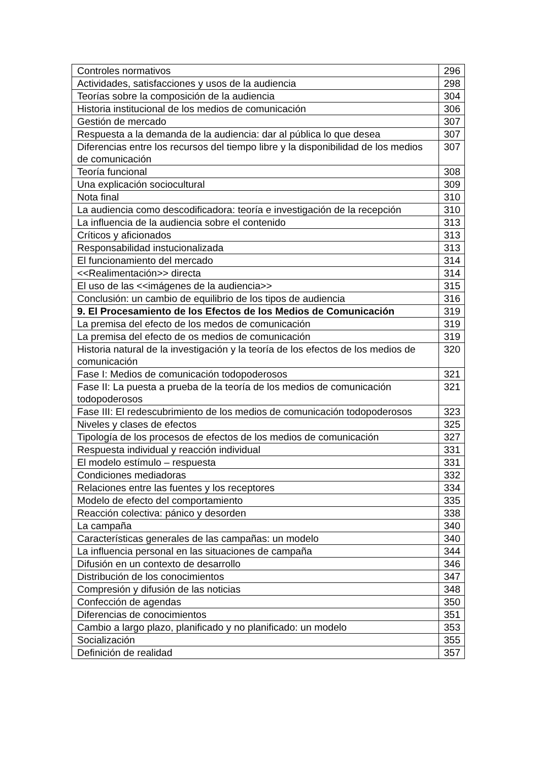| Controles normativos | 296 |
| Actividades, satisfacciones y usos de la audiencia | 298 |
| Teorías sobre la composición de la audiencia | 304 |
| Historia institucional de los medios de comunicación | 306 |
| Gestión de mercado | 307 |
| Respuesta a la demanda de la audiencia: dar al pública lo que desea | 307 |
| Diferencias entre los recursos del tiempo libre y la disponibilidad de los medios de comunicación | 307 |
| Teoría funcional | 308 |
| Una explicación sociocultural | 309 |
| Nota final | 310 |
| La audiencia como descodificadora: teoría e investigación de la recepción | 310 |
| La influencia de la audiencia sobre el contenido | 313 |
| Críticos y aficionados | 313 |
| Responsabilidad instucionalizada | 313 |
| El funcionamiento del mercado | 314 |
| <<Realimentación>> directa | 314 |
| El uso de las <<imágenes de la audiencia>> | 315 |
| Conclusión: un cambio de equilibrio de los tipos de audiencia | 316 |
| 9. El Procesamiento de los Efectos de los Medios de Comunicación | 319 |
| La premisa del efecto de los medos de comunicación | 319 |
| La premisa del efecto de os medios de comunicación | 319 |
| Historia natural de la investigación y la teoría de los efectos de los medios de comunicación | 320 |
| Fase I: Medios de comunicación todopoderosos | 321 |
| Fase II: La puesta a prueba de la teoría de los medios de comunicación todopoderosos | 321 |
| Fase III: El redescubrimiento de los medios de comunicación todopoderosos | 323 |
| Niveles y clases de efectos | 325 |
| Tipología de los procesos de efectos de los medios de comunicación | 327 |
| Respuesta individual y reacción individual | 331 |
| El modelo estímulo – respuesta | 331 |
| Condiciones mediadoras | 332 |
| Relaciones entre las fuentes y los receptores | 334 |
| Modelo de efecto del comportamiento | 335 |
| Reacción colectiva: pánico y desorden | 338 |
| La campaña | 340 |
| Características generales de las campañas: un modelo | 340 |
| La influencia personal en las situaciones de campaña | 344 |
| Difusión en un contexto de desarrollo | 346 |
| Distribución de los conocimientos | 347 |
| Compresión y difusión de las noticias | 348 |
| Confección de agendas | 350 |
| Diferencias de conocimientos | 351 |
| Cambio a largo plazo, planificado y no planificado: un modelo | 353 |
| Socialización | 355 |
| Definición de realidad | 357 |